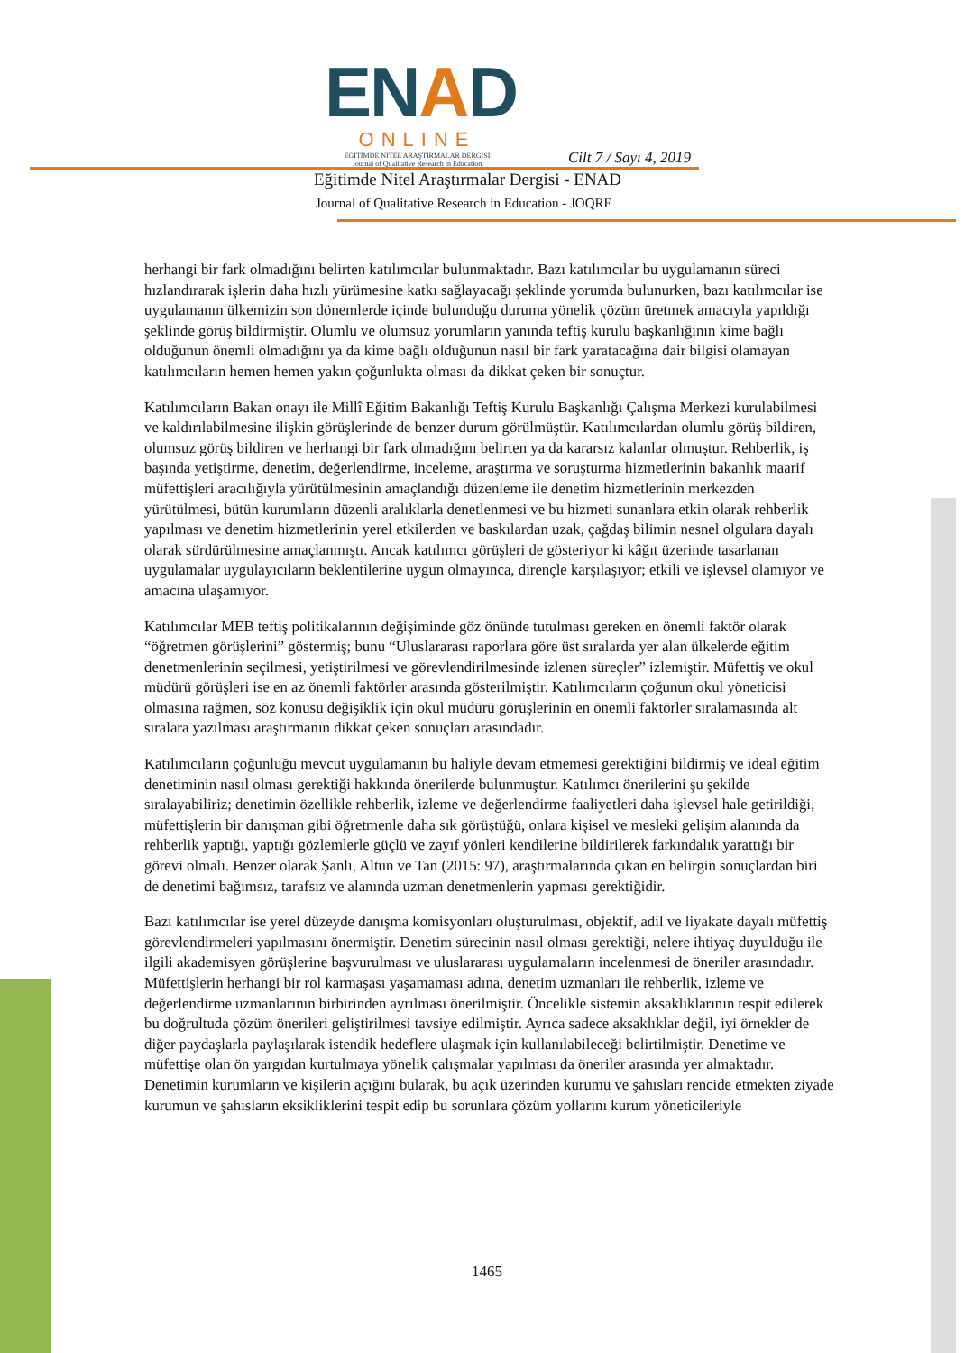ENAD
ONLINE
EĞİTİMDE NİTEL ARAŞTIRMALAR DERGİSİ
Journal of Qualitative Research in Education
Cilt 7 / Sayı 4, 2019
Eğitimde Nitel Araştırmalar Dergisi - ENAD
Journal of Qualitative Research in Education - JOQRE
herhangi bir fark olmadığını belirten katılımcılar bulunmaktadır. Bazı katılımcılar bu uygulamanın süreci hızlandırarak işlerin daha hızlı yürümesine katkı sağlayacağı şeklinde yorumda bulunurken, bazı katılımcılar ise uygulamanın ülkemizin son dönemlerde içinde bulunduğu duruma yönelik çözüm üretmek amacıyla yapıldığı şeklinde görüş bildirmiştir. Olumlu ve olumsuz yorumların yanında teftiş kurulu başkanlığının kime bağlı olduğunun önemli olmadığını ya da kime bağlı olduğunun nasıl bir fark yaratacağına dair bilgisi olamayan katılımcıların hemen hemen yakın çoğunlukta olması da dikkat çeken bir sonuçtur.
Katılımcıların Bakan onayı ile Millî Eğitim Bakanlığı Teftiş Kurulu Başkanlığı Çalışma Merkezi kurulabilmesi ve kaldırılabilmesine ilişkin görüşlerinde de benzer durum görülmüştür. Katılımcılardan olumlu görüş bildiren, olumsuz görüş bildiren ve herhangi bir fark olmadığını belirten ya da kararsız kalanlar olmuştur. Rehberlik, iş başında yetiştirme, denetim, değerlendirme, inceleme, araştırma ve soruşturma hizmetlerinin bakanlık maarif müfettişleri aracılığıyla yürütülmesinin amaçlandığı düzenleme ile denetim hizmetlerinin merkezden yürütülmesi, bütün kurumların düzenli aralıklarla denetlenmesi ve bu hizmeti sunanlara etkin olarak rehberlik yapılması ve denetim hizmetlerinin yerel etkilerden ve baskılardan uzak, çağdaş bilimin nesnel olgulara dayalı olarak sürdürülmesine amaçlanmıştı. Ancak katılımcı görüşleri de gösteriyor ki kâğıt üzerinde tasarlanan uygulamalar uygulayıcıların beklentilerine uygun olmayınca, dirençle karşılaşıyor; etkili ve işlevsel olamıyor ve amacına ulaşamıyor.
Katılımcılar MEB teftiş politikalarının değişiminde göz önünde tutulması gereken en önemli faktör olarak “öğretmen görüşlerini” göstermiş; bunu “Uluslararası raporlara göre üst sıralarda yer alan ülkelerde eğitim denetmenlerinin seçilmesi, yetiştirilmesi ve görevlendirilmesinde izlenen süreçler” izlemiştir. Müfettiş ve okul müdürü görüşleri ise en az önemli faktörler arasında gösterilmiştir. Katılımcıların çoğunun okul yöneticisi olmasına rağmen, söz konusu değişiklik için okul müdürü görüşlerinin en önemli faktörler sıralamasında alt sıralara yazılması araştırmanın dikkat çeken sonuçları arasındadır.
Katılımcıların çoğunluğu mevcut uygulamanın bu haliyle devam etmemesi gerektiğini bildirmiş ve ideal eğitim denetiminin nasıl olması gerektiği hakkında önerilerde bulunmuştur. Katılımcı önerilerini şu şekilde sıralayabiliriz; denetimin özellikle rehberlik, izleme ve değerlendirme faaliyetleri daha işlevsel hale getirildiği, müfettişlerin bir danışman gibi öğretmenle daha sık görüştüğü, onlara kişisel ve mesleki gelişim alanında da rehberlik yaptığı, yaptığı gözlemlerle güçlü ve zayıf yönleri kendilerine bildirilerek farkındalık yarattığı bir görevi olmalı. Benzer olarak Şanlı, Altun ve Tan (2015: 97), araştırmalarında çıkan en belirgin sonuçlardan biri de denetimi bağımsız, tarafsız ve alanında uzman denetmenlerin yapması gerektiğidir.
Bazı katılımcılar ise yerel düzeyde danışma komisyonları oluşturulması, objektif, adil ve liyakate dayalı müfettiş görevlendirmeleri yapılmasını önermiştir. Denetim sürecinin nasıl olması gerektiği, nelere ihtiyaç duyulduğu ile ilgili akademisyen görüşlerine başvurulması ve uluslararası uygulamaların incelenmesi de öneriler arasındadır. Müfettişlerin herhangi bir rol karmaşası yaşamaması adına, denetim uzmanları ile rehberlik, izleme ve değerlendirme uzmanlarının birbirinden ayrılması önerilmiştir. Öncelikle sistemin aksaklıklarının tespit edilerek bu doğrultuda çözüm önerileri geliştirilmesi tavsiye edilmiştir. Ayrıca sadece aksaklıklar değil, iyi örnekler de diğer paydaşlarla paylaşılarak istendik hedeflere ulaşmak için kullanılabileceği belirtilmiştir. Denetime ve müfettişe olan ön yargıdan kurtulmaya yönelik çalışmalar yapılması da öneriler arasında yer almaktadır. Denetimin kurumların ve kişilerin açığını bularak, bu açık üzerinden kurumu ve şahısları rencide etmekten ziyade kurumun ve şahısların eksikliklerini tespit edip bu sorunlara çözüm yollarını kurum yöneticileriyle
1465